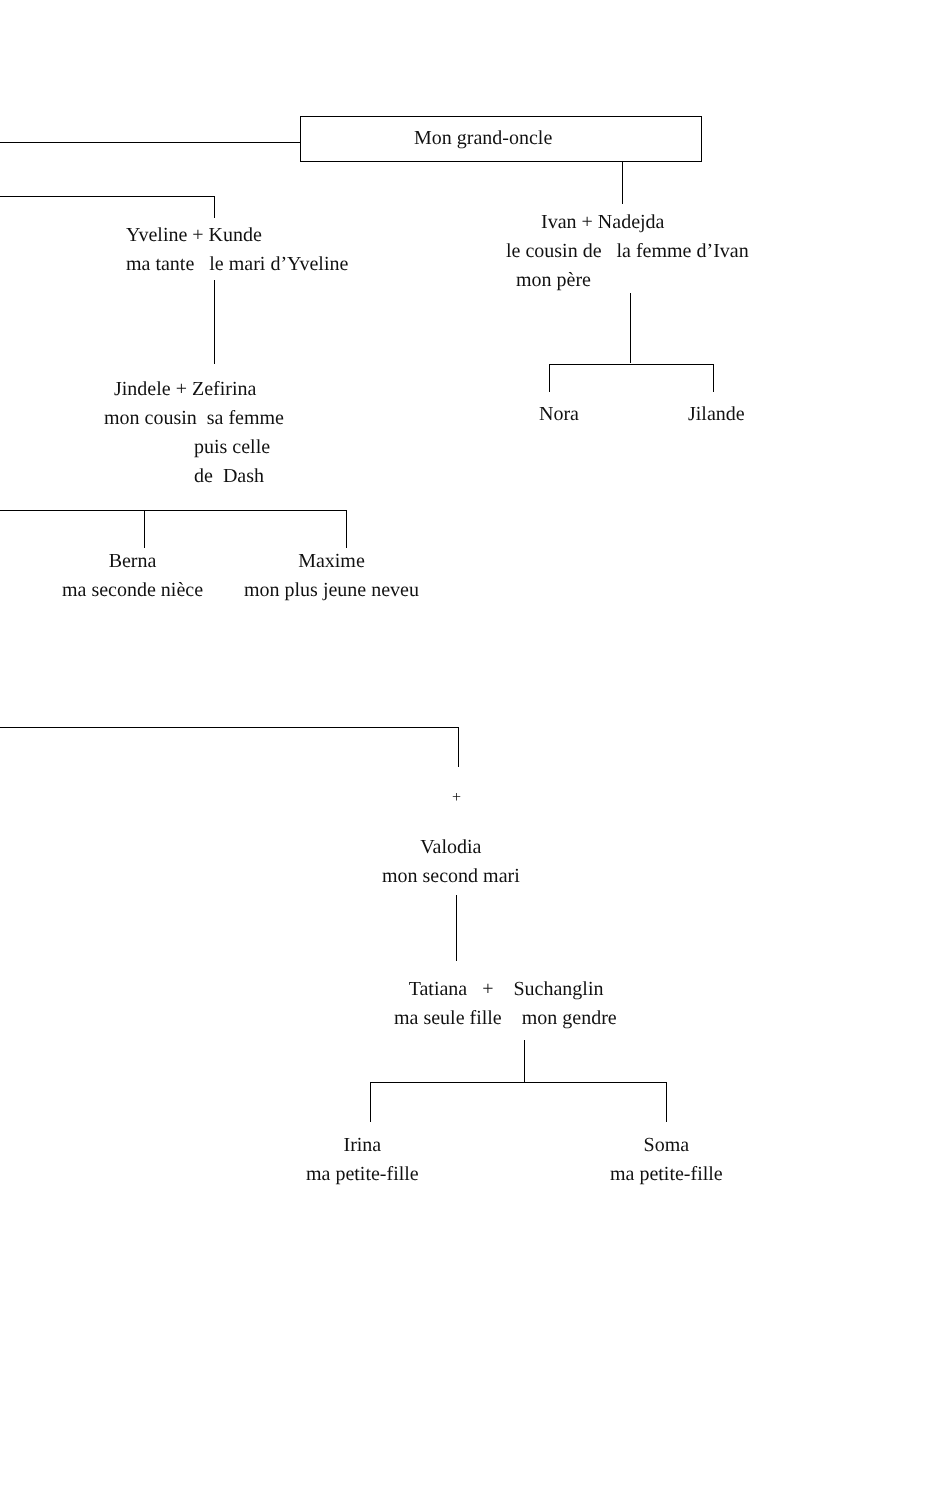Mon grand-oncle
Yveline + Kunde ma tante le mari d’Yveline
Ivan + Nadejda le cousin de la femme d’Ivan mon père
Jindele + Zefirina mon cousin sa femme puis celle de Dash
Nora
Jilande
Berna ma seconde nièce
Maxime mon plus jeune neveu
+
Valodia mon second mari
Tatiana + Suchanglin ma seule fille mon gendre
Irina ma petite-fille
Soma ma petite-fille